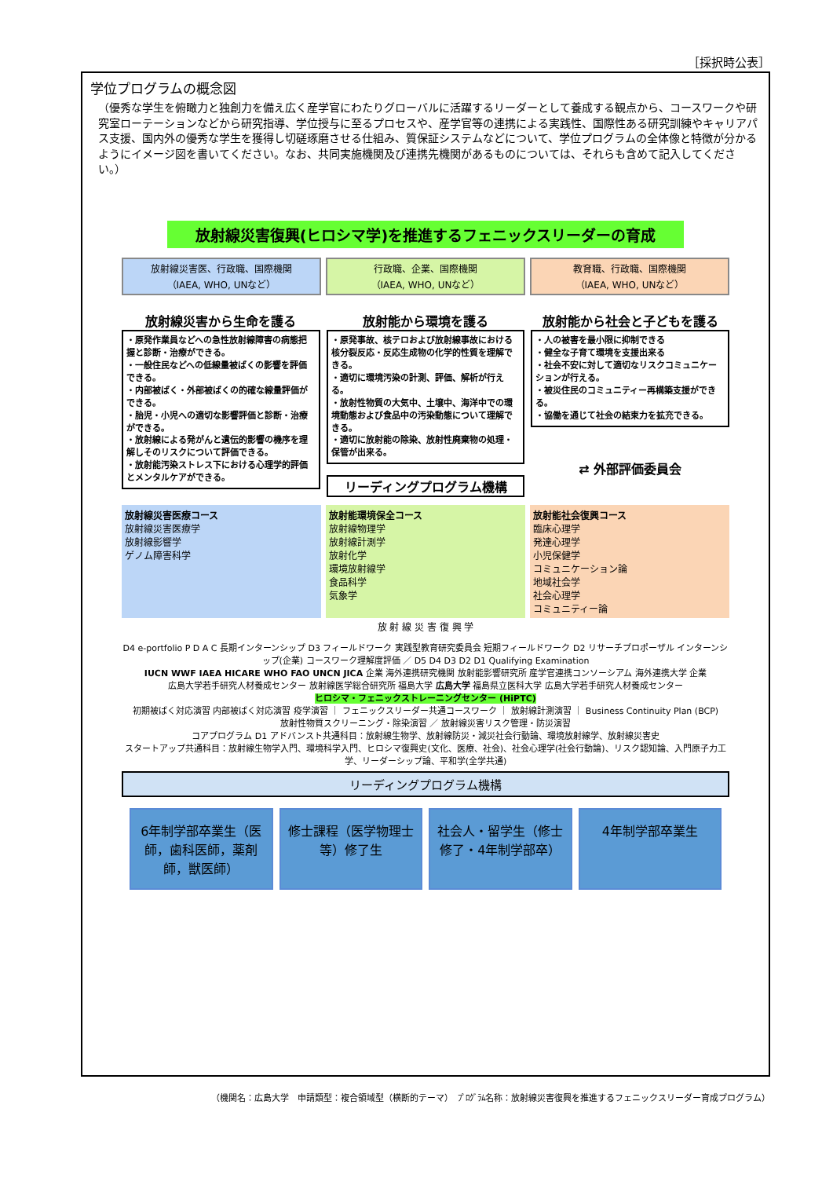［採択時公表］
学位プログラムの概念図
（優秀な学生を俯瞰力と独創力を備え広く産学官にわたりグローバルに活躍するリーダーとして養成する観点から、コースワークや研究室ローテーションなどから研究指導、学位授与に至るプロセスや、産学官等の連携による実践性、国際性ある研究訓練やキャリアパス支援、国内外の優秀な学生を獲得し切磋琢磨させる仕組み、質保証システムなどについて、学位プログラムの全体像と特徴が分かるようにイメージ図を書いてください。なお、共同実施機関及び連携先機関があるものについては、それらも含めて記入してください。）
放射線災害復興(ヒロシマ学)を推進するフェニックスリーダーの育成
放射線災害医、行政職、国際機関
（IAEA, WHO, UNなど）
行政職、企業、国際機関
（IAEA, WHO, UNなど）
教育職、行政職、国際機関
（IAEA, WHO, UNなど）
放射線災害から生命を護る
・原発作業員などへの急性放射線障害の病態把握と診断・治療ができる。
・一般住民などへの低線量被ばくの影響を評価できる。
・内部被ばく・外部被ばくの的確な線量評価ができる。
・胎児・小児への適切な影響評価と診断・治療ができる。
・放射線による発がんと遺伝的影響の機序を理解しそのリスクについて評価できる。
・放射能汚染ストレス下における心理学的評価とメンタルケアができる。
放射能から環境を護る
・原発事故、核テロおよび放射線事故における核分裂反応・反応生成物の化学的性質を理解できる。
・適切に環境汚染の計測、評価、解析が行える。
・放射性物質の大気中、土壌中、海洋中での環境動態および食品中の汚染動態について理解できる。
・適切に放射能の除染、放射性廃棄物の処理・保管が出来る。
リーディングプログラム機構
放射能から社会と子どもを護る
・人の被害を最小限に抑制できる
・健全な子育て環境を支援出来る
・社会不安に対して適切なリスクコミュニケーションが行える。
・被災住民のコミュニティー再構築支援ができる。
・協働を通じて社会の結束力を拡充できる。
⇄ 外部評価委員会
放射線災害医療コース
放射線災害医療学
放射線影響学
ゲノム障害科学
放射能環境保全コース
放射線物理学
放射線計測学
放射化学
環境放射線学
食品科学
気象学
放射能社会復興コース
臨床心理学
発達心理学
小児保健学
コミュニケーション論
地域社会学
社会心理学
コミュニティー論
放 射 線 災 害 復 興 学
D4 e-portfolio P D A C 長期インターンシップ D3 フィールドワーク 実践型教育研究委員会 短期フィールドワーク D2 リサーチプロポーザル インターンシップ(企業) コースワーク理解度評価 ／ D5 D4 D3 D2 D1 Qualifying Examination
IUCN WWF IAEA HICARE WHO FAO UNCN JICA 企業 海外連携研究機関 放射能影響研究所 産学官連携コンソーシアム 海外連携大学 企業
広島大学若手研究人材養成センター 放射線医学総合研究所 福島大学 広島大学 福島県立医科大学 広島大学若手研究人材養成センター
ヒロシマ・フェニックストレーニングセンター (HiPTC)
初期被ばく対応演習 内部被ばく対応演習 疫学演習 ｜ フェニックスリーダー共通コースワーク ｜ 放射線計測演習 ｜ Business Continuity Plan (BCP)
放射性物質スクリーニング・除染演習 ／ 放射線災害リスク管理・防災演習
コアプログラム D1 アドバンスト共通科目：放射線生物学、放射線防災・減災社会行動論、環境放射線学、放射線災害史
スタートアップ共通科目：放射線生物学入門、環境科学入門、ヒロシマ復興史(文化、医療、社会)、社会心理学(社会行動論)、リスク認知論、入門原子力工学、リーダーシップ論、平和学(全学共通)
リーディングプログラム機構
6年制学部卒業生（医師，歯科医師，薬剤師，獣医師）
修士課程（医学物理士等）修了生 社会人・留学生（修士修了・4年制学部卒）
4年制学部卒業生
（機関名：広島大学　申請類型：複合領域型（横断的テーマ）　ﾌﾟﾛｸﾞﾗﾑ名称：放射線災害復興を推進するフェニックスリーダー育成プログラム）